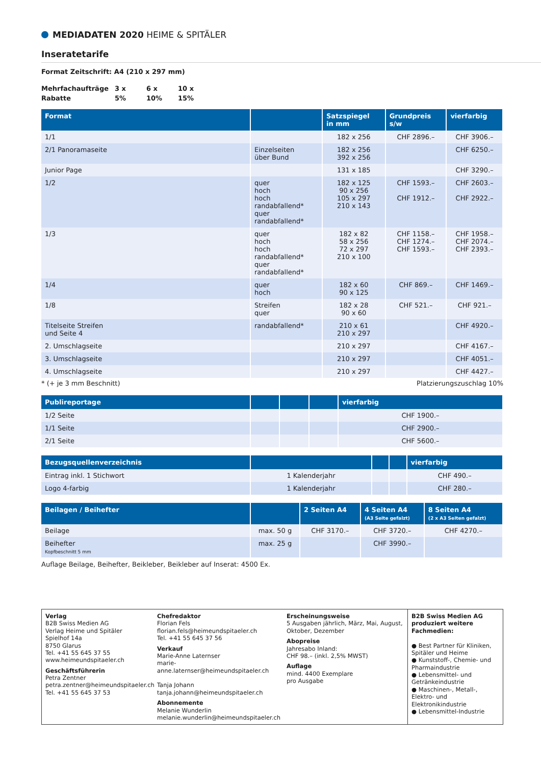MEDIADATEN 2020 HEIME & SPITÄLER
Inseratetarife
Format Zeitschrift: A4 (210 x 297 mm)
| Mehrfachaufträge | 3 x | 6 x | 10 x |
| Rabatte | 5% | 10% | 15% |
| Format | | Satzspiegel in mm | Grundpreis s/w | vierfarbig |
| --- | --- | --- | --- | --- |
| 1/1 | | 182 x 256 | CHF 2896.– | CHF 3906.– |
| 2/1 Panoramaseite | Einzelseiten über Bund | 182 x 256 392 x 256 | | CHF 6250.– |
| Junior Page | | 131 x 185 | | CHF 3290.– |
| 1/2 | quer hoch hoch randabfallend* quer randabfallend* | 182 x 125 90 x 256 105 x 297 210 x 143 | CHF 1593.– CHF 1912.– | CHF 2603.– CHF 2922.– |
| 1/3 | quer hoch hoch randabfallend* quer randabfallend* | 182 x 82 58 x 256 72 x 297 210 x 100 | CHF 1158.– CHF 1274.– CHF 1593.– | CHF 1958.– CHF 2074.– CHF 2393.– |
| 1/4 | quer hoch | 182 x 60 90 x 125 | CHF 869.– | CHF 1469.– |
| 1/8 | Streifen quer | 182 x 28 90 x 60 | CHF 521.– | CHF 921.– |
| Titelseite Streifen und Seite 4 | randabfallend* | 210 x 61 210 x 297 | | CHF 4920.– |
| 2. Umschlagseite | | 210 x 297 | | CHF 4167.– |
| 3. Umschlagseite | | 210 x 297 | | CHF 4051.– |
| 4. Umschlagseite | | 210 x 297 | | CHF 4427.– |
* (+ je 3 mm Beschnitt) Platzierungszuschlag 10%
| Publireportage | | | | vierfarbig |
| --- | --- | --- | --- | --- |
| 1/2 Seite | | | | CHF 1900.– |
| 1/1 Seite | | | | CHF 2900.– |
| 2/1 Seite | | | | CHF 5600.– |
| Bezugsquellenverzeichnis | | | | vierfarbig |
| --- | --- | --- | --- | --- |
| Eintrag inkl. 1 Stichwort | 1 Kalenderjahr | | | CHF 490.– |
| Logo 4-farbig | 1 Kalenderjahr | | | CHF 280.– |
| Beilagen / Beihefter | | 2 Seiten A4 | 4 Seiten A4 (A3 Seite gefalzt) | 8 Seiten A4 (2 x A3 Seiten gefalzt) |
| --- | --- | --- | --- | --- |
| Beilage | max. 50 g | CHF 3170.– | CHF 3720.– | CHF 4270.– |
| Beihefter Kopfbeschnitt 5 mm | max. 25 g | | CHF 3990.– | |
Auflage Beilage, Beihefter, Beikleber, Beikleber auf Inserat: 4500 Ex.
Verlag
B2B Swiss Medien AG
Verlag Heime und Spitäler
Spielhof 14a
8750 Glarus
Tel. +41 55 645 37 55
www.heimeundspitaeler.ch
Geschäftsführerin
Petra Zentner
petra.zentner@heimeundspitaeler.ch
Tel. +41 55 645 37 53
Chefredaktor
Florian Fels
florian.fels@heimeundspitaeler.ch
Tel. +41 55 645 37 56
Verkauf
Marie-Anne Laternser
marie-anne.laternser@heimeundspitaeler.ch
Tanja Johann
tanja.johann@heimeundspitaeler.ch
Abonnemente
Melanie Wunderlin
melanie.wunderlin@heimeundspitaeler.ch
Erscheinungsweise
5 Ausgaben jährlich, März, Mai, August, Oktober, Dezember
Abopreise
Jahresabo Inland:
CHF 98.– (inkl. 2,5% MWST)
Auflage
mind. 4400 Exemplare
pro Ausgabe
B2B Swiss Medien AG produziert weitere Fachmedien:
● Best Partner für Kliniken, Spitäler und Heime
● Kunststoff-, Chemie- und Pharmaindustrie
● Lebensmittel- und Getränkeindustrie
● Maschinen-, Metall-, Elektro- und Elektronikindustrie
● Lebensmittel-Industrie